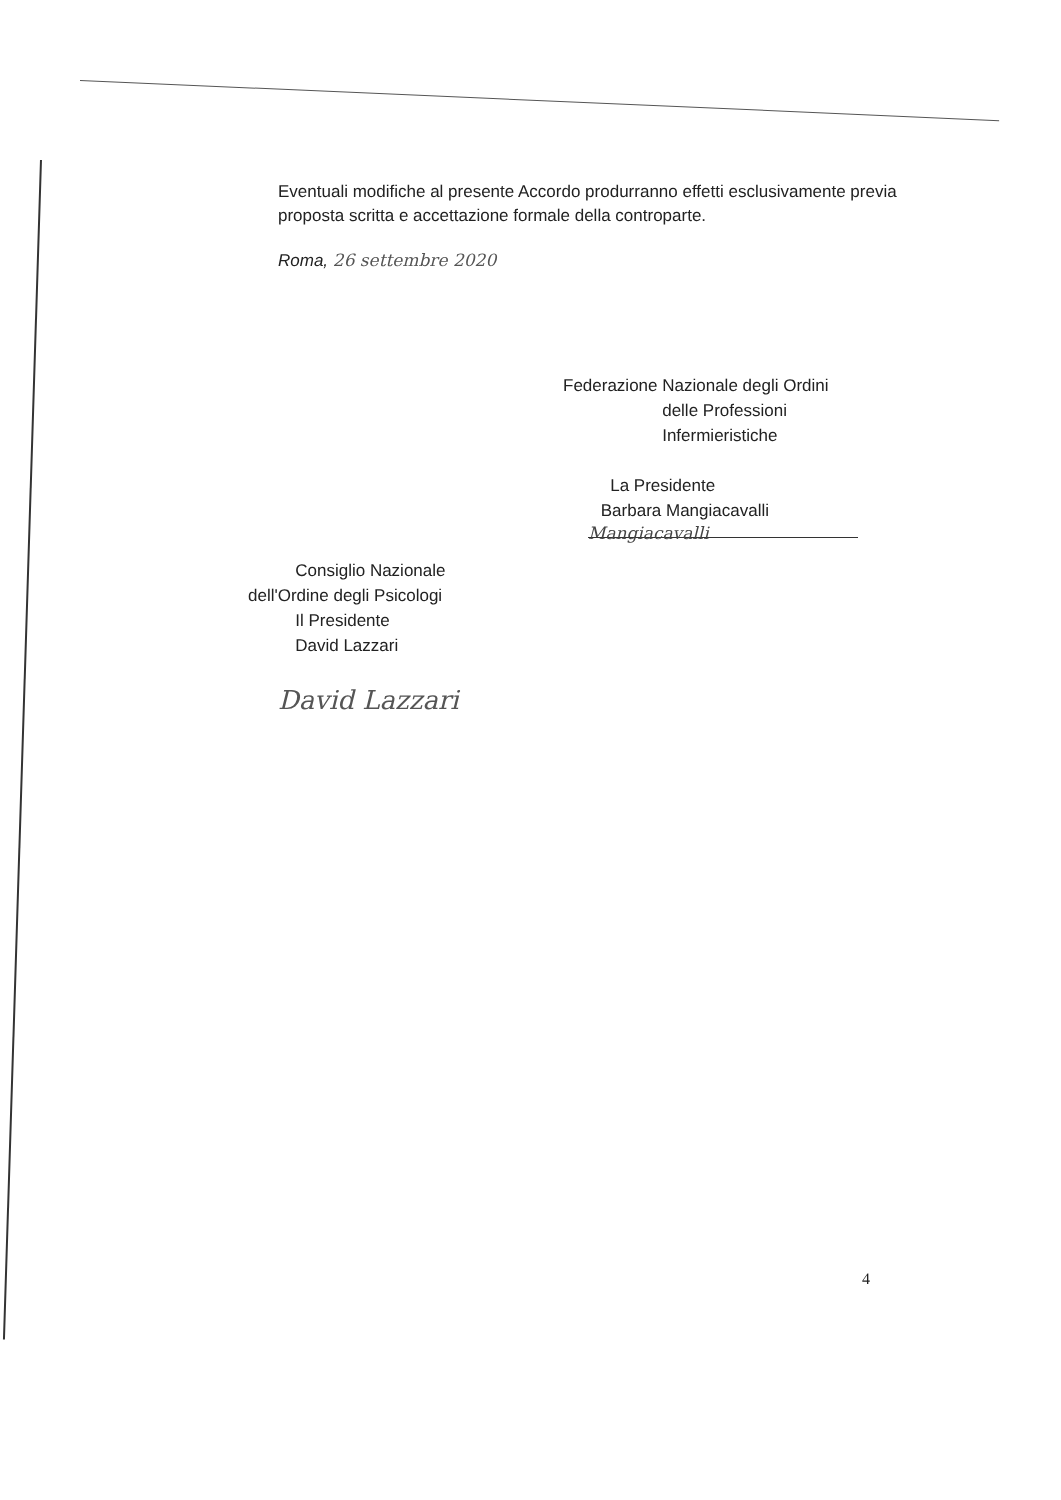Eventuali modifiche al presente Accordo produrranno effetti esclusivamente previa proposta scritta e accettazione formale della controparte.
Roma, 26 settembre 2020
Federazione Nazionale degli Ordini
delle Professioni
Infermieristiche
La Presidente
Barbara Mangiacavalli
Mangiacavalli
Consiglio Nazionale
dell'Ordine degli Psicologi
Il Presidente
David Lazzari
David Lazzari
4